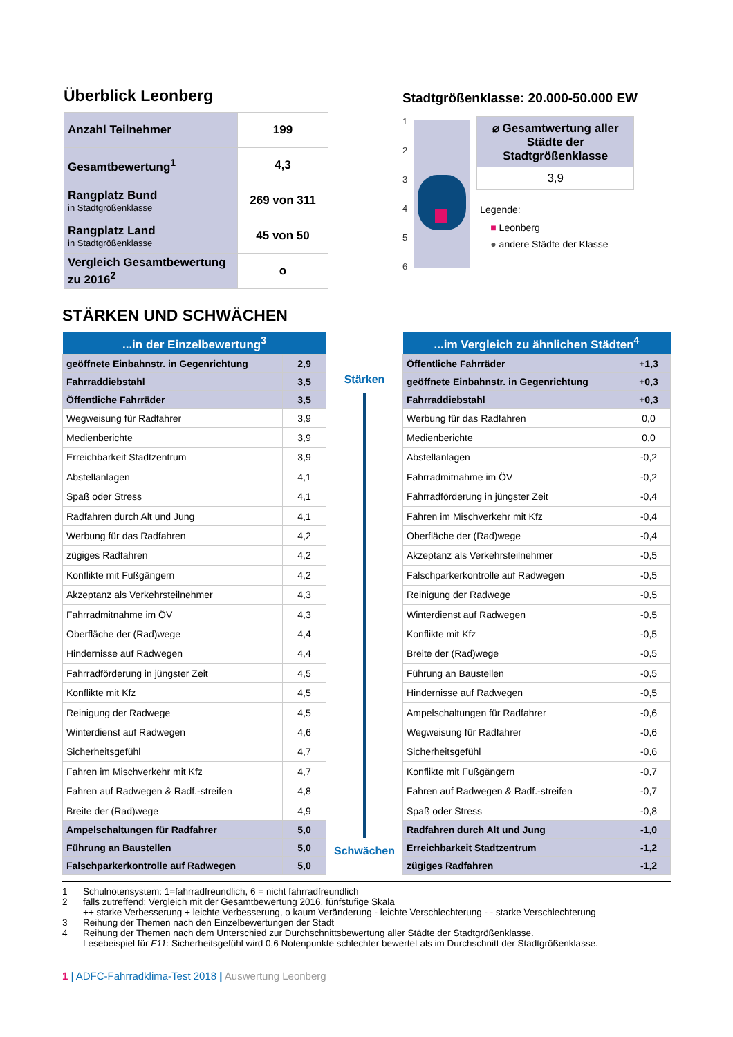Überblick Leonberg
| Anzahl Teilnehmer | 199 |
| Gesamtbewertung<sup>1</sup> | 4,3 |
| Rangplatz Bund in Stadtgrößenklasse | 269 von 311 |
| Rangplatz Land in Stadtgrößenklasse | 45 von 50 |
| Vergleich Gesamtbewertung zu 2016<sup>2</sup> | o |
Stadtgrößenklasse: 20.000-50.000 EW
123456
⌀ Gesamtwertung aller Städte der Stadtgrößenklasse
3,9
Legende:
■ Leonberg
● andere Städte der Klasse
STÄRKEN UND SCHWÄCHEN
| ...in der Einzelbewertung<sup>3</sup> | |
| --- | --- |
| geöffnete Einbahnstr. in Gegenrichtung | 2,9 |
| Fahrraddiebstahl | 3,5 |
| Öffentliche Fahrräder | 3,5 |
| Wegweisung für Radfahrer | 3,9 |
| Medienberichte | 3,9 |
| Erreichbarkeit Stadtzentrum | 3,9 |
| Abstellanlagen | 4,1 |
| Spaß oder Stress | 4,1 |
| Radfahren durch Alt und Jung | 4,1 |
| Werbung für das Radfahren | 4,2 |
| zügiges Radfahren | 4,2 |
| Konflikte mit Fußgängern | 4,2 |
| Akzeptanz als Verkehrsteilnehmer | 4,3 |
| Fahrradmitnahme im ÖV | 4,3 |
| Oberfläche der (Rad)wege | 4,4 |
| Hindernisse auf Radwegen | 4,4 |
| Fahrradförderung in jüngster Zeit | 4,5 |
| Konflikte mit Kfz | 4,5 |
| Reinigung der Radwege | 4,5 |
| Winterdienst auf Radwegen | 4,6 |
| Sicherheitsgefühl | 4,7 |
| Fahren im Mischverkehr mit Kfz | 4,7 |
| Fahren auf Radwegen & Radf.-streifen | 4,8 |
| Breite der (Rad)wege | 4,9 |
| Ampelschaltungen für Radfahrer | 5,0 |
| Führung an Baustellen | 5,0 |
| Falschparkerkontrolle auf Radwegen | 5,0 |
Stärken
Schwächen
| ...im Vergleich zu ähnlichen Städten<sup>4</sup> | |
| --- | --- |
| Öffentliche Fahrräder | +1,3 |
| geöffnete Einbahnstr. in Gegenrichtung | +0,3 |
| Fahrraddiebstahl | +0,3 |
| Werbung für das Radfahren | 0,0 |
| Medienberichte | 0,0 |
| Abstellanlagen | -0,2 |
| Fahrradmitnahme im ÖV | -0,2 |
| Fahrradförderung in jüngster Zeit | -0,4 |
| Fahren im Mischverkehr mit Kfz | -0,4 |
| Oberfläche der (Rad)wege | -0,4 |
| Akzeptanz als Verkehrsteilnehmer | -0,5 |
| Falschparkerkontrolle auf Radwegen | -0,5 |
| Reinigung der Radwege | -0,5 |
| Winterdienst auf Radwegen | -0,5 |
| Konflikte mit Kfz | -0,5 |
| Breite der (Rad)wege | -0,5 |
| Führung an Baustellen | -0,5 |
| Hindernisse auf Radwegen | -0,5 |
| Ampelschaltungen für Radfahrer | -0,6 |
| Wegweisung für Radfahrer | -0,6 |
| Sicherheitsgefühl | -0,6 |
| Konflikte mit Fußgängern | -0,7 |
| Fahren auf Radwegen & Radf.-streifen | -0,7 |
| Spaß oder Stress | -0,8 |
| Radfahren durch Alt und Jung | -1,0 |
| Erreichbarkeit Stadtzentrum | -1,2 |
| zügiges Radfahren | -1,2 |
1 Schulnotensystem: 1=fahrradfreundlich, 6 = nicht fahrradfreundlich
2 falls zutreffend: Vergleich mit der Gesamtbewertung 2016, fünfstufige Skala
++ starke Verbesserung + leichte Verbesserung, o kaum Veränderung - leichte Verschlechterung - - starke Verschlechterung
3 Reihung der Themen nach den Einzelbewertungen der Stadt
4 Reihung der Themen nach dem Unterschied zur Durchschnittsbewertung aller Städte der Stadtgrößenklasse.
Lesebeispiel für F11: Sicherheitsgefühl wird 0,6 Notenpunkte schlechter bewertet als im Durchschnitt der Stadtgrößenklasse.
1 | ADFC-Fahrradklima-Test 2018 | Auswertung Leonberg